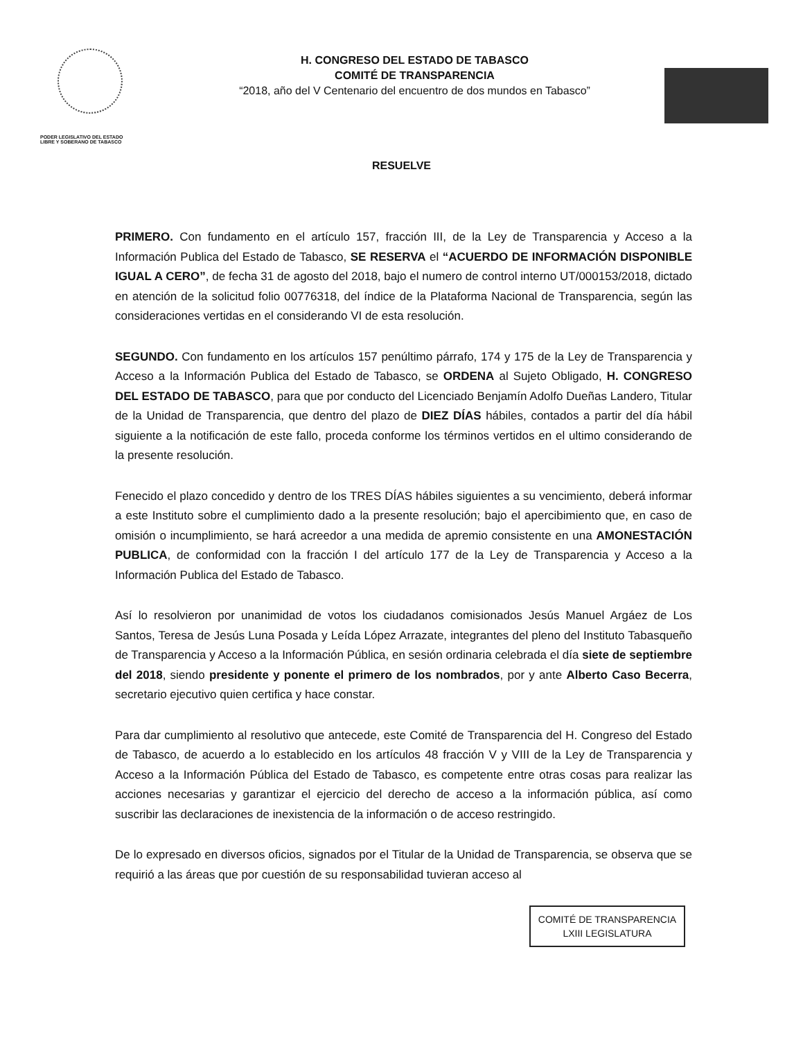PODER LEGISLATIVO DEL ESTADO
LIBRE Y SOBERANO DE TABASCO
H. CONGRESO DEL ESTADO DE TABASCO
COMITÉ DE TRANSPARENCIA
“2018, año del V Centenario del encuentro de dos mundos en Tabasco”
RESUELVE
PRIMERO. Con fundamento en el artículo 157, fracción III, de la Ley de Transparencia y Acceso a la Información Publica del Estado de Tabasco, SE RESERVA el “ACUERDO DE INFORMACIÓN DISPONIBLE IGUAL A CERO”, de fecha 31 de agosto del 2018, bajo el numero de control interno UT/000153/2018, dictado en atención de la solicitud folio 00776318, del índice de la Plataforma Nacional de Transparencia, según las consideraciones vertidas en el considerando VI de esta resolución.
SEGUNDO. Con fundamento en los artículos 157 penúltimo párrafo, 174 y 175 de la Ley de Transparencia y Acceso a la Información Publica del Estado de Tabasco, se ORDENA al Sujeto Obligado, H. CONGRESO DEL ESTADO DE TABASCO, para que por conducto del Licenciado Benjamín Adolfo Dueñas Landero, Titular de la Unidad de Transparencia, que dentro del plazo de DIEZ DÍAS hábiles, contados a partir del día hábil siguiente a la notificación de este fallo, proceda conforme los términos vertidos en el ultimo considerando de la presente resolución.
Fenecido el plazo concedido y dentro de los TRES DÍAS hábiles siguientes a su vencimiento, deberá informar a este Instituto sobre el cumplimiento dado a la presente resolución; bajo el apercibimiento que, en caso de omisión o incumplimiento, se hará acreedor a una medida de apremio consistente en una AMONESTACIÓN PUBLICA, de conformidad con la fracción I del artículo 177 de la Ley de Transparencia y Acceso a la Información Publica del Estado de Tabasco.
Así lo resolvieron por unanimidad de votos los ciudadanos comisionados Jesús Manuel Argáez de Los Santos, Teresa de Jesús Luna Posada y Leída López Arrazate, integrantes del pleno del Instituto Tabasqueño de Transparencia y Acceso a la Información Pública, en sesión ordinaria celebrada el día siete de septiembre del 2018, siendo presidente y ponente el primero de los nombrados, por y ante Alberto Caso Becerra, secretario ejecutivo quien certifica y hace constar.
Para dar cumplimiento al resolutivo que antecede, este Comité de Transparencia del H. Congreso del Estado de Tabasco, de acuerdo a lo establecido en los artículos 48 fracción V y VIII de la Ley de Transparencia y Acceso a la Información Pública del Estado de Tabasco, es competente entre otras cosas para realizar las acciones necesarias y garantizar el ejercicio del derecho de acceso a la información pública, así como suscribir las declaraciones de inexistencia de la información o de acceso restringido.
De lo expresado en diversos oficios, signados por el Titular de la Unidad de Transparencia, se observa que se requirió a las áreas que por cuestión de su responsabilidad tuvieran acceso al
COMITÉ DE TRANSPARENCIA
LXIII LEGISLATURA